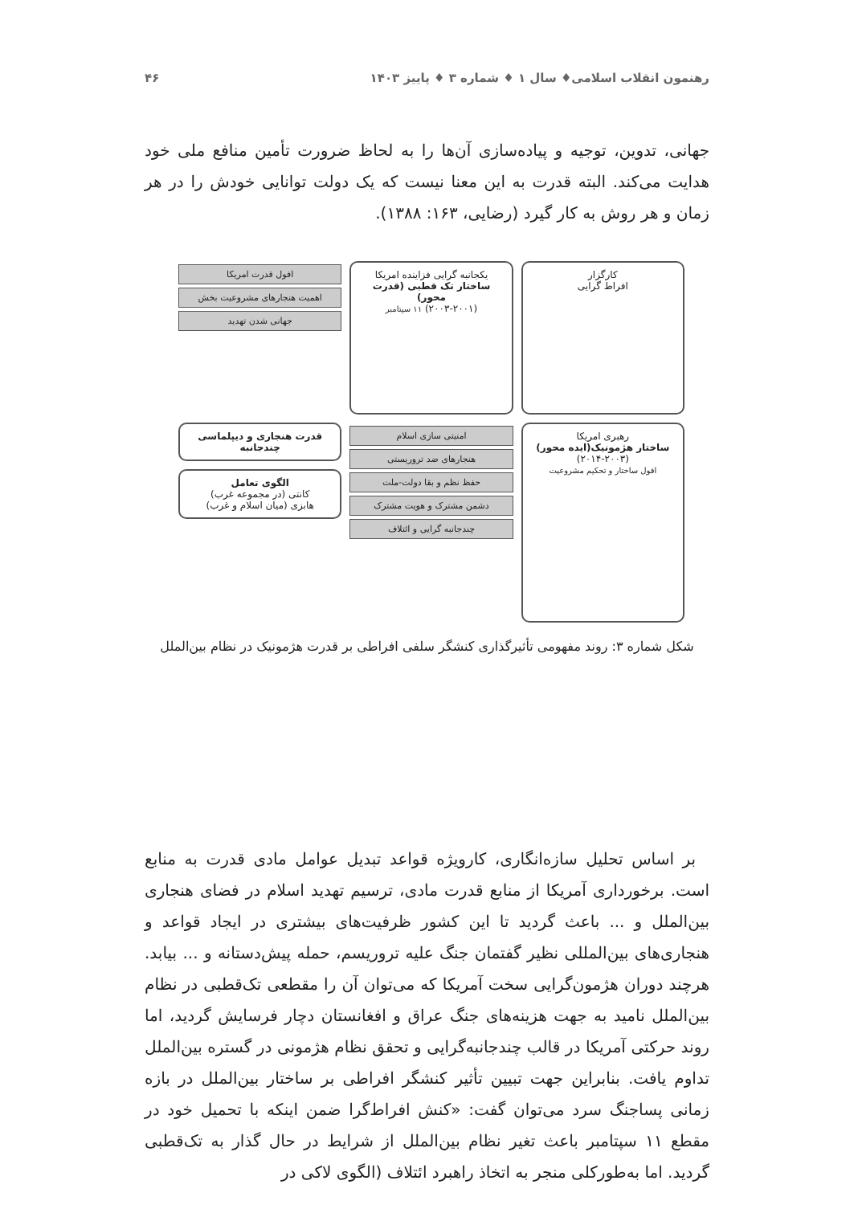رهنمون انقلاب اسلامی♦ سال ۱ ♦ شماره ۳ ♦ پاییز ۱۴۰۳ ۴۶
جهانی، تدوین، توجیه و پیاده‌سازی آن‌ها را به لحاظ ضرورت تأمین منافع ملی خود هدایت می‌کند. البته قدرت به این معنا نیست که یک دولت توانایی خودش را در هر زمان و هر روش به کار گیرد (رضایی، ۱۶۳: ۱۳۸۸).
کارگزار
افراط گرایی
یکجانبه گرایی فزاینده امریکا
ساختار تک قطبی (قدرت محور)
(۲۰۰۳-۲۰۰۱) ۱۱ سپتامبر
افول قدرت امریکا
اهمیت هنجارهای مشروعیت بخش
جهانی شدن تهدید
رهبری امریکا
ساختار هژمونیک(ایده محور)
(۲۰۱۴-۲۰۰۳)
افول ساختار و تحکیم مشروعیت
امنیتی سازی اسلام
هنجارهای ضد تروریستی
حفظ نظم و بقا دولت-ملت
دشمن مشترک و هویت مشترک
چندجانبه گرایی و ائتلاف
قدرت هنجاری و دیپلماسی چندجانبه
الگوی تعامل
کانتی (در مجموعه غرب)
هابزی (میان اسلام و غرب)
شکل شماره ۳: روند مفهومی تأثیرگذاری کنشگر سلفی افراطی بر قدرت هژمونیک در نظام بین‌الملل
بر اساس تحلیل سازه‌انگاری، کارویژه قواعد تبدیل عوامل مادی قدرت به منابع است. برخورداری آمریکا از منابع قدرت مادی، ترسیم تهدید اسلام در فضای هنجاری بین‌الملل و ... باعث گردید تا این کشور ظرفیت‌های بیشتری در ایجاد قواعد و هنجاری‌های بین‌المللی نظیر گفتمان جنگ علیه تروریسم، حمله پیش‌دستانه و ... بیابد. هرچند دوران هژمون‌گرایی سخت آمریکا که می‌توان آن را مقطعی تک‌قطبی در نظام بین‌الملل نامید به جهت هزینه‌های جنگ عراق و افغانستان دچار فرسایش گردید، اما روند حرکتی آمریکا در قالب چندجانبه‌گرایی و تحقق نظام هژمونی در گستره بین‌الملل تداوم یافت. بنابراین جهت تبیین تأثیر کنشگر افراطی بر ساختار بین‌الملل در بازه زمانی پساجنگ سرد می‌توان گفت: «کنش افراط‌گرا ضمن اینکه با تحمیل خود در مقطع ۱۱ سپتامبر باعث تغیر نظام بین‌الملل از شرایط در حال گذار به تک‌قطبی گردید. اما به‌طورکلی منجر به اتخاذ راهبرد ائتلاف (الگوی لاکی در